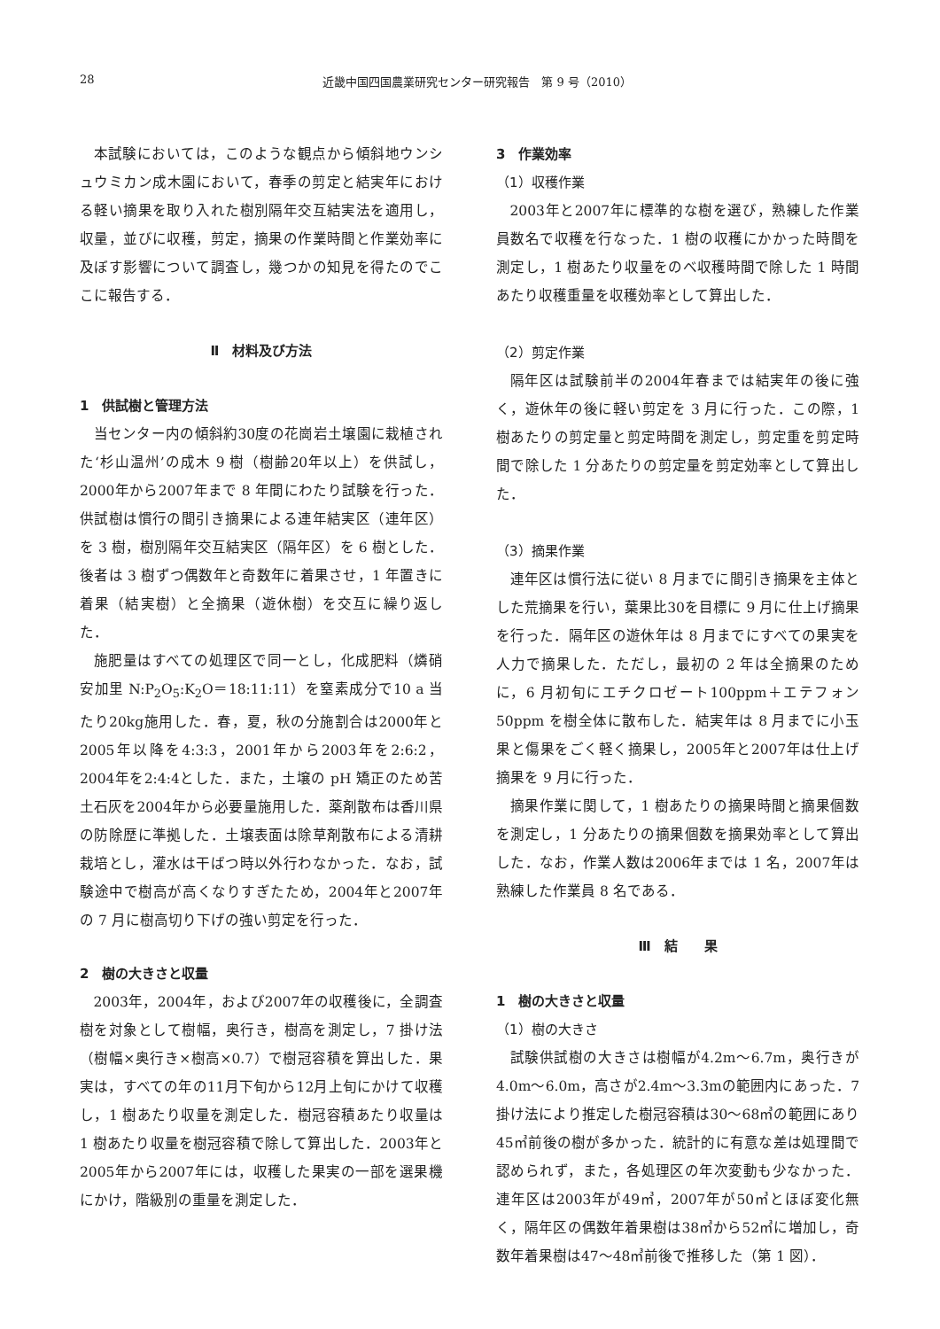28 近畿中国四国農業研究センター研究報告　第 9 号（2010）
本試験においては，このような観点から傾斜地ウンシュウミカン成木園において，春季の剪定と結実年における軽い摘果を取り入れた樹別隔年交互結実法を適用し，収量，並びに収穫，剪定，摘果の作業時間と作業効率に及ぼす影響について調査し，幾つかの知見を得たのでここに報告する．
Ⅱ　材料及び方法
1　供試樹と管理方法
当センター内の傾斜約30度の花崗岩土壌園に栽植された‘杉山温州’の成木 9 樹（樹齢20年以上）を供試し，2000年から2007年まで 8 年間にわたり試験を行った．供試樹は慣行の間引き摘果による連年結実区（連年区）を 3 樹，樹別隔年交互結実区（隔年区）を 6 樹とした．後者は 3 樹ずつ偶数年と奇数年に着果させ，1 年置きに着果（結実樹）と全摘果（遊休樹）を交互に繰り返した．
施肥量はすべての処理区で同一とし，化成肥料（燐硝安加里 N:P<sub>2</sub>O<sub>5</sub>:K<sub>2</sub>O＝18:11:11）を窒素成分で10 a 当たり20kg施用した．春，夏，秋の分施割合は2000年と2005年以降を4:3:3，2001年から2003年を2:6:2，2004年を2:4:4とした．また，土壌の pH 矯正のため苦土石灰を2004年から必要量施用した．薬剤散布は香川県の防除歴に準拠した．土壌表面は除草剤散布による清耕栽培とし，灌水は干ばつ時以外行わなかった．なお，試験途中で樹高が高くなりすぎたため，2004年と2007年の 7 月に樹高切り下げの強い剪定を行った．
2　樹の大きさと収量
2003年，2004年，および2007年の収穫後に，全調査樹を対象として樹幅，奥行き，樹高を測定し，7 掛け法（樹幅×奥行き×樹高×0.7）で樹冠容積を算出した．果実は，すべての年の11月下旬から12月上旬にかけて収穫し，1 樹あたり収量を測定した．樹冠容積あたり収量は 1 樹あたり収量を樹冠容積で除して算出した．2003年と2005年から2007年には，収穫した果実の一部を選果機にかけ，階級別の重量を測定した．
3　作業効率
（1）収穫作業
2003年と2007年に標準的な樹を選び，熟練した作業員数名で収穫を行なった．1 樹の収穫にかかった時間を測定し，1 樹あたり収量をのべ収穫時間で除した 1 時間あたり収穫重量を収穫効率として算出した．
（2）剪定作業
隔年区は試験前半の2004年春までは結実年の後に強く，遊休年の後に軽い剪定を 3 月に行った．この際，1 樹あたりの剪定量と剪定時間を測定し，剪定重を剪定時間で除した 1 分あたりの剪定量を剪定効率として算出した．
（3）摘果作業
連年区は慣行法に従い 8 月までに間引き摘果を主体とした荒摘果を行い，葉果比30を目標に 9 月に仕上げ摘果を行った．隔年区の遊休年は 8 月までにすべての果実を人力で摘果した．ただし，最初の 2 年は全摘果のために，6 月初旬にエチクロゼート100ppm＋エテフォン 50ppm を樹全体に散布した．結実年は 8 月までに小玉果と傷果をごく軽く摘果し，2005年と2007年は仕上げ摘果を 9 月に行った．
摘果作業に関して，1 樹あたりの摘果時間と摘果個数を測定し，1 分あたりの摘果個数を摘果効率として算出した．なお，作業人数は2006年までは 1 名，2007年は熟練した作業員 8 名である．
Ⅲ　結　　果
1　樹の大きさと収量
（1）樹の大きさ
試験供試樹の大きさは樹幅が4.2m～6.7m，奥行きが4.0m～6.0m，高さが2.4m～3.3mの範囲内にあった．7 掛け法により推定した樹冠容積は30～68㎥の範囲にあり45㎥前後の樹が多かった．統計的に有意な差は処理間で認められず，また，各処理区の年次変動も少なかった．連年区は2003年が49㎥，2007年が50㎥とほぼ変化無く，隔年区の偶数年着果樹は38㎥から52㎥に増加し，奇数年着果樹は47～48㎥前後で推移した（第 1 図）．